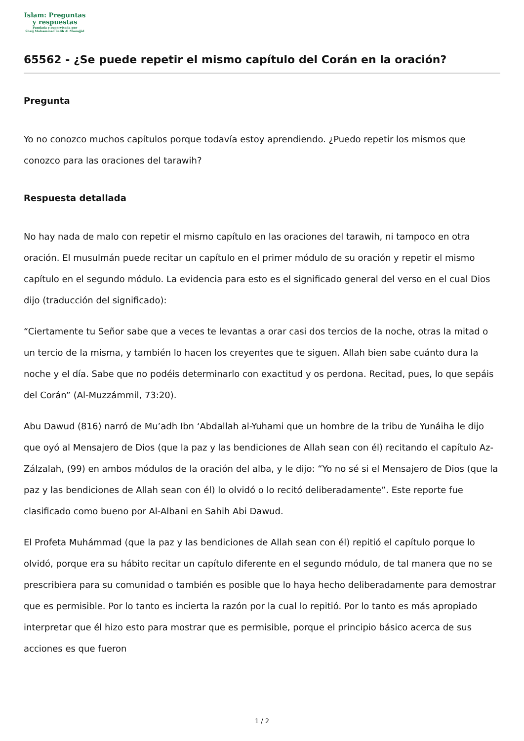Islam: Preguntas
y respuestas
Fundada y supervisada por
Shaij Muhammad Salih Al Munajjid
65562 - ¿Se puede repetir el mismo capítulo del Corán en la oración?
Pregunta
Yo no conozco muchos capítulos porque todavía estoy aprendiendo. ¿Puedo repetir los mismos que conozco para las oraciones del tarawih?
Respuesta detallada
No hay nada de malo con repetir el mismo capítulo en las oraciones del tarawih, ni tampoco en otra oración. El musulmán puede recitar un capítulo en el primer módulo de su oración y repetir el mismo capítulo en el segundo módulo. La evidencia para esto es el significado general del verso en el cual Dios dijo (traducción del significado):
“Ciertamente tu Señor sabe que a veces te levantas a orar casi dos tercios de la noche, otras la mitad o un tercio de la misma, y también lo hacen los creyentes que te siguen. Allah bien sabe cuánto dura la noche y el día. Sabe que no podéis determinarlo con exactitud y os perdona. Recitad, pues, lo que sepáis del Corán” (Al-Muzzámmil, 73:20).
Abu Dawud (816) narró de Mu’adh Ibn ‘Abdallah al-Yuhami que un hombre de la tribu de Yunáiha le dijo que oyó al Mensajero de Dios (que la paz y las bendiciones de Allah sean con él) recitando el capítulo Az-Zálzalah, (99) en ambos módulos de la oración del alba, y le dijo: “Yo no sé si el Mensajero de Dios (que la paz y las bendiciones de Allah sean con él) lo olvidó o lo recitó deliberadamente”. Este reporte fue clasificado como bueno por Al-Albani en Sahih Abi Dawud.
El Profeta Muhámmad (que la paz y las bendiciones de Allah sean con él) repitió el capítulo porque lo olvidó, porque era su hábito recitar un capítulo diferente en el segundo módulo, de tal manera que no se prescribiera para su comunidad o también es posible que lo haya hecho deliberadamente para demostrar que es permisible. Por lo tanto es incierta la razón por la cual lo repitió. Por lo tanto es más apropiado interpretar que él hizo esto para mostrar que es permisible, porque el principio básico acerca de sus acciones es que fueron
1 / 2